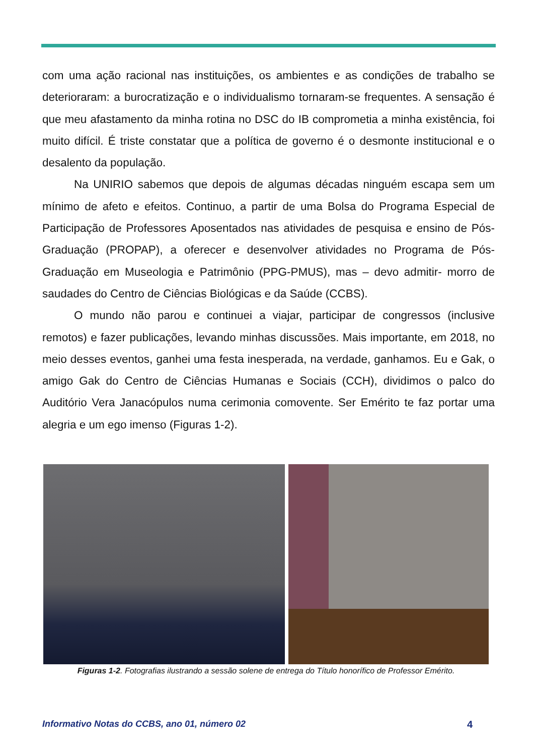com uma ação racional nas instituições, os ambientes e as condições de trabalho se deterioraram: a burocratização e o individualismo tornaram-se frequentes. A sensação é que meu afastamento da minha rotina no DSC do IB comprometia a minha existência, foi muito difícil. É triste constatar que a política de governo é o desmonte institucional e o desalento da população.
Na UNIRIO sabemos que depois de algumas décadas ninguém escapa sem um mínimo de afeto e efeitos. Continuo, a partir de uma Bolsa do Programa Especial de Participação de Professores Aposentados nas atividades de pesquisa e ensino de Pós-Graduação (PROPAP), a oferecer e desenvolver atividades no Programa de Pós-Graduação em Museologia e Patrimônio (PPG-PMUS), mas – devo admitir- morro de saudades do Centro de Ciências Biológicas e da Saúde (CCBS).
O mundo não parou e continuei a viajar, participar de congressos (inclusive remotos) e fazer publicações, levando minhas discussões. Mais importante, em 2018, no meio desses eventos, ganhei uma festa inesperada, na verdade, ganhamos. Eu e Gak, o amigo Gak do Centro de Ciências Humanas e Sociais (CCH), dividimos o palco do Auditório Vera Janacópulos numa cerimonia comovente. Ser Emérito te faz portar uma alegria e um ego imenso (Figuras 1-2).
Figuras 1-2. Fotografias ilustrando a sessão solene de entrega do Título honorífico de Professor Emérito.
Informativo Notas do CCBS, ano 01, número 02 4